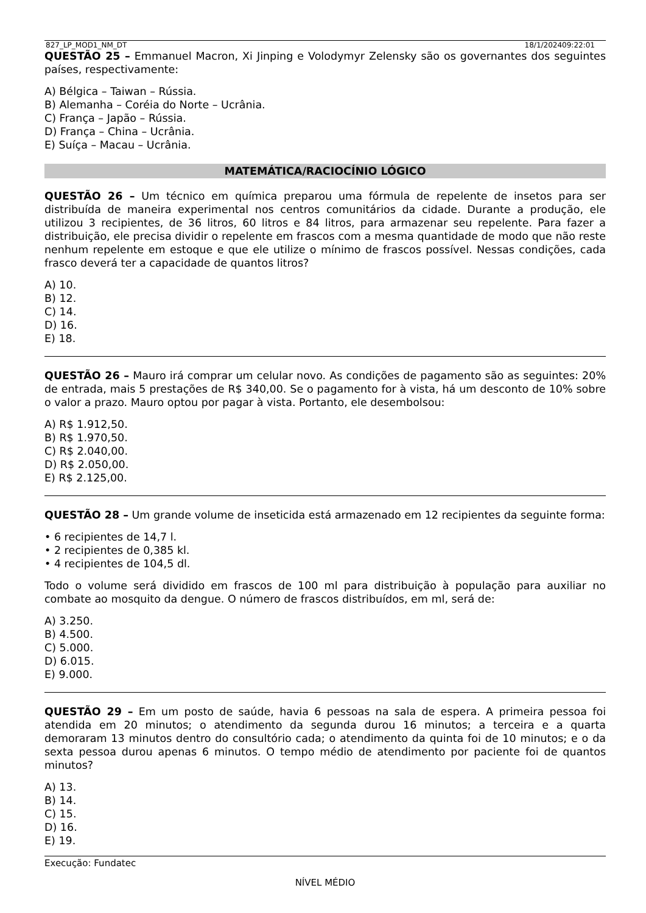827_LP_MOD1_NM_DT 18/1/202409:22:01
QUESTÃO 25 – Emmanuel Macron, Xi Jinping e Volodymyr Zelensky são os governantes dos seguintes países, respectivamente:
A) Bélgica – Taiwan – Rússia.
B) Alemanha – Coréia do Norte – Ucrânia.
C) França – Japão – Rússia.
D) França – China – Ucrânia.
E) Suíça – Macau – Ucrânia.
MATEMÁTICA/RACIOCÍNIO LÓGICO
QUESTÃO 26 – Um técnico em química preparou uma fórmula de repelente de insetos para ser distribuída de maneira experimental nos centros comunitários da cidade. Durante a produção, ele utilizou 3 recipientes, de 36 litros, 60 litros e 84 litros, para armazenar seu repelente. Para fazer a distribuição, ele precisa dividir o repelente em frascos com a mesma quantidade de modo que não reste nenhum repelente em estoque e que ele utilize o mínimo de frascos possível. Nessas condições, cada frasco deverá ter a capacidade de quantos litros?
A) 10.
B) 12.
C) 14.
D) 16.
E) 18.
QUESTÃO 26 – Mauro irá comprar um celular novo. As condições de pagamento são as seguintes: 20% de entrada, mais 5 prestações de R$ 340,00. Se o pagamento for à vista, há um desconto de 10% sobre o valor a prazo. Mauro optou por pagar à vista. Portanto, ele desembolsou:
A) R$ 1.912,50.
B) R$ 1.970,50.
C) R$ 2.040,00.
D) R$ 2.050,00.
E) R$ 2.125,00.
QUESTÃO 28 – Um grande volume de inseticida está armazenado em 12 recipientes da seguinte forma:
• 6 recipientes de 14,7 l.
• 2 recipientes de 0,385 kl.
• 4 recipientes de 104,5 dl.
Todo o volume será dividido em frascos de 100 ml para distribuição à população para auxiliar no combate ao mosquito da dengue. O número de frascos distribuídos, em ml, será de:
A) 3.250.
B) 4.500.
C) 5.000.
D) 6.015.
E) 9.000.
QUESTÃO 29 – Em um posto de saúde, havia 6 pessoas na sala de espera. A primeira pessoa foi atendida em 20 minutos; o atendimento da segunda durou 16 minutos; a terceira e a quarta demoraram 13 minutos dentro do consultório cada; o atendimento da quinta foi de 10 minutos; e o da sexta pessoa durou apenas 6 minutos. O tempo médio de atendimento por paciente foi de quantos minutos?
A) 13.
B) 14.
C) 15.
D) 16.
E) 19.
Execução: Fundatec
NÍVEL MÉDIO